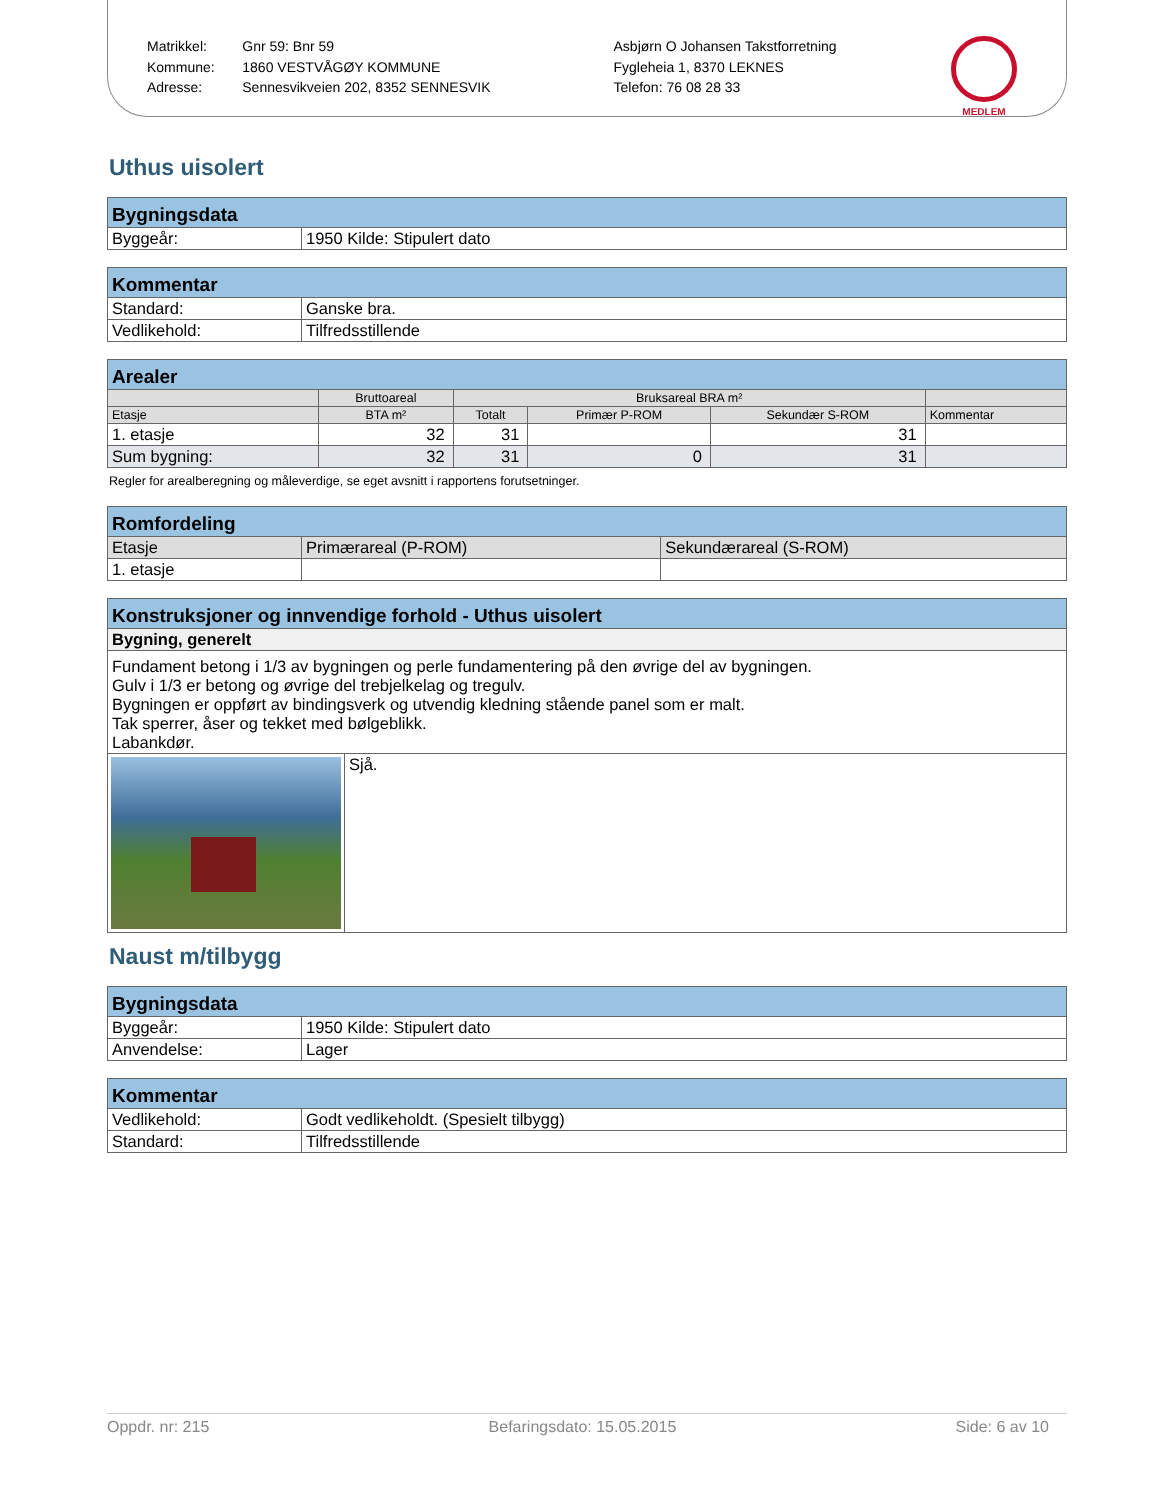Matrikkel:
Kommune:
Adresse:
Gnr 59: Bnr 59
1860 VESTVÅGØY KOMMUNE
Sennesvikveien 202, 8352 SENNESVIK
Asbjørn O Johansen Takstforretning
Fygleheia 1, 8370 LEKNES
Telefon: 76 08 28 33
MEDLEM
Uthus uisolert
| Bygningsdata | |
| --- | --- |
| Byggeår: | 1950 Kilde: Stipulert dato |
| Kommentar | |
| --- | --- |
| Standard: | Ganske bra. |
| Vedlikehold: | Tilfredsstillende |
| Arealer | | | | | |
| --- | --- | --- | --- | --- | --- |
| | Bruttoareal | Bruksareal BRA m² | | | |
| Etasje | BTA m² | Totalt | Primær P-ROM | Sekundær S-ROM | Kommentar |
| 1. etasje | 32 | 31 | | 31 | |
| Sum bygning: | 32 | 31 | 0 | 31 | |
Regler for arealberegning og måleverdige, se eget avsnitt i rapportens forutsetninger.
| Romfordeling | | |
| --- | --- | --- |
| Etasje | Primærareal (P-ROM) | Sekundærareal (S-ROM) |
| 1. etasje | | |
| Konstruksjoner og innvendige forhold - Uthus uisolert | |
| --- | --- |
| Bygning, generelt | |
| Fundament betong i 1/3 av bygningen og perle fundamentering på den øvrige del av bygningen. Gulv i 1/3 er betong og øvrige del trebjelkelag og tregulv. Bygningen er oppført av bindingsverk og utvendig kledning stående panel som er malt. Tak sperrer, åser og tekket med bølgeblikk. Labankdør. | |
| | Sjå. |
Naust m/tilbygg
| Bygningsdata | |
| --- | --- |
| Byggeår: | 1950 Kilde: Stipulert dato |
| Anvendelse: | Lager |
| Kommentar | |
| --- | --- |
| Vedlikehold: | Godt vedlikeholdt. (Spesielt tilbygg) |
| Standard: | Tilfredsstillende |
Oppdr. nr: 215 Befaringsdato: 15.05.2015 Side: 6 av 10